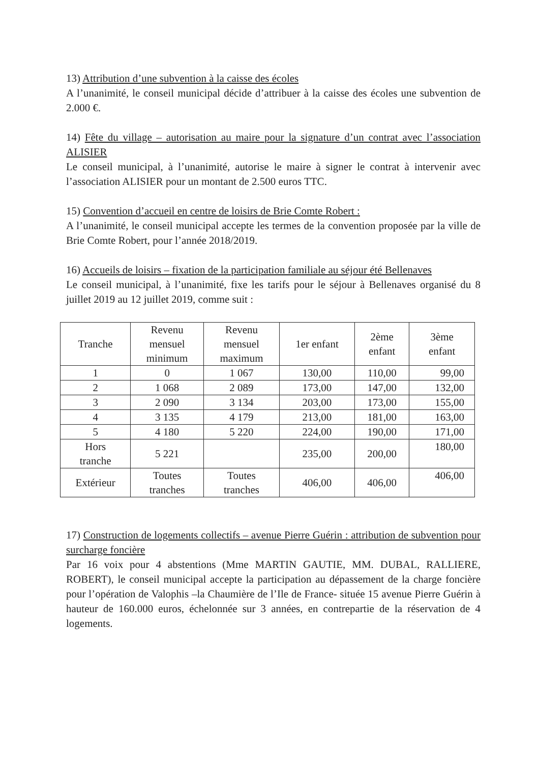13) Attribution d’une subvention à la caisse des écoles
A l’unanimité, le conseil municipal décide d’attribuer à la caisse des écoles une subvention de 2.000 €.
14) Fête du village – autorisation au maire pour la signature d’un contrat avec l’association ALISIER
Le conseil municipal, à l’unanimité, autorise le maire à signer le contrat à intervenir avec l’association ALISIER pour un montant de 2.500 euros TTC.
15) Convention d’accueil en centre de loisirs de Brie Comte Robert :
A l’unanimité, le conseil municipal accepte les termes de la convention proposée par la ville de Brie Comte Robert, pour l’année 2018/2019.
16) Accueils de loisirs – fixation de la participation familiale au séjour été Bellenaves
Le conseil municipal, à l’unanimité, fixe les tarifs pour le séjour à Bellenaves organisé du 8 juillet 2019 au 12 juillet 2019, comme suit :
| Tranche | Revenu mensuel minimum | Revenu mensuel maximum | 1er enfant | 2ème enfant | 3ème enfant |
| --- | --- | --- | --- | --- | --- |
| 1 | 0 | 1 067 | 130,00 | 110,00 | 99,00 |
| 2 | 1 068 | 2 089 | 173,00 | 147,00 | 132,00 |
| 3 | 2 090 | 3 134 | 203,00 | 173,00 | 155,00 |
| 4 | 3 135 | 4 179 | 213,00 | 181,00 | 163,00 |
| 5 | 4 180 | 5 220 | 224,00 | 190,00 | 171,00 |
| Hors tranche | 5 221 | | 235,00 | 200,00 | 180,00 |
| Extérieur | Toutes tranches | Toutes tranches | 406,00 | 406,00 | 406,00 |
17) Construction de logements collectifs – avenue Pierre Guérin : attribution de subvention pour surcharge foncière
Par 16 voix pour 4 abstentions (Mme MARTIN GAUTIE, MM. DUBAL, RALLIERE, ROBERT), le conseil municipal accepte la participation au dépassement de la charge foncière pour l’opération de Valophis –la Chaumière de l’Ile de France- située 15 avenue Pierre Guérin à hauteur de 160.000 euros, échelonnée sur 3 années, en contrepartie de la réservation de 4 logements.